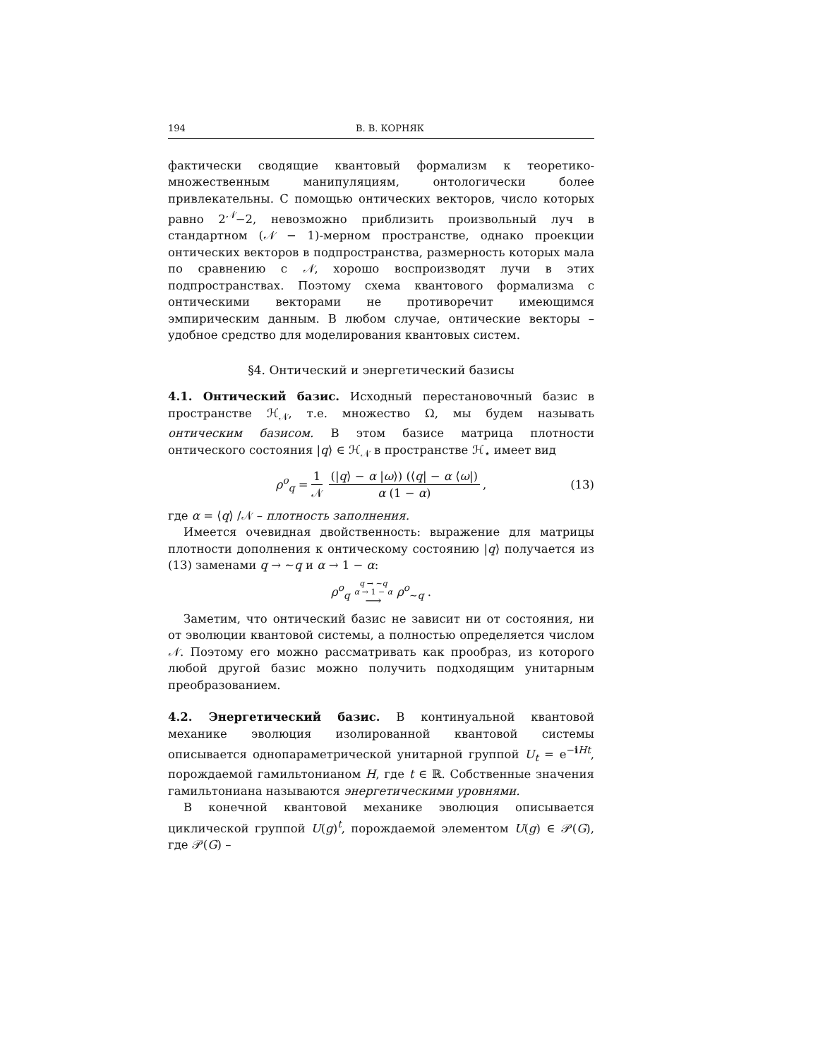194 В. В. КОРНЯК
фактически сводящие квантовый формализм к теоретико-множественным манипуляциям, онтологически более привлекательны. С помощью онтических векторов, число которых равно 2<sup>𝒩</sup>−2, невозможно приблизить произвольный луч в стандартном (𝒩 − 1)-мерном пространстве, однако проекции онтических векторов в подпространства, размерность которых мала по сравнению с 𝒩, хорошо воспроизводят лучи в этих подпространствах. Поэтому схема квантового формализма с онтическими векторами не противоречит имеющимся эмпирическим данным. В любом случае, онтические векторы – удобное средство для моделирования квантовых систем.
§4. Онтический и энергетический базисы
4.1. Онтический базис. Исходный перестановочный базис в пространстве ℋ<sub>𝒩</sub>, т.е. множество Ω, мы будем называть онтическим базисом. В этом базисе матрица плотности онтического состояния |q⟩ ∈ ℋ<sub>𝒩</sub> в пространстве ℋ<sub>⋆</sub> имеет вид
ρ<sup>o</sup><sub>q</sub> = 1 𝒩 (|q⟩ − α |ω⟩) (⟨q| − α ⟨ω|) α (1 − α), (13)
где α = ⟨q⟩ /𝒩 – плотность заполнения.
Имеется очевидная двойственность: выражение для матрицы плотности дополнения к онтическому состоянию |q⟩ получается из (13) заменами q → ∼q и α → 1 − α:
ρ<sup>o</sup><sub>q</sub> q → ∼q α → 1 − α ⟶ ρ<sup>o</sup><sub>∼q</sub> .
Заметим, что онтический базис не зависит ни от состояния, ни от эволюции квантовой системы, а полностью определяется числом 𝒩. Поэтому его можно рассматривать как прообраз, из которого любой другой базис можно получить подходящим унитарным преобразованием.
4.2. Энергетический базис. В континуальной квантовой механике эволюция изолированной квантовой системы описывается однопараметрической унитарной группой U<sub>t</sub> = e<sup>−iHt</sup>, порождаемой гамильтонианом H, где t ∈ ℝ. Собственные значения гамильтониана называются энергетическими уровнями.
В конечной квантовой механике эволюция описывается циклической группой U(g)<sup>t</sup>, порождаемой элементом U(g) ∈ 𝒫(G), где 𝒫(G) –